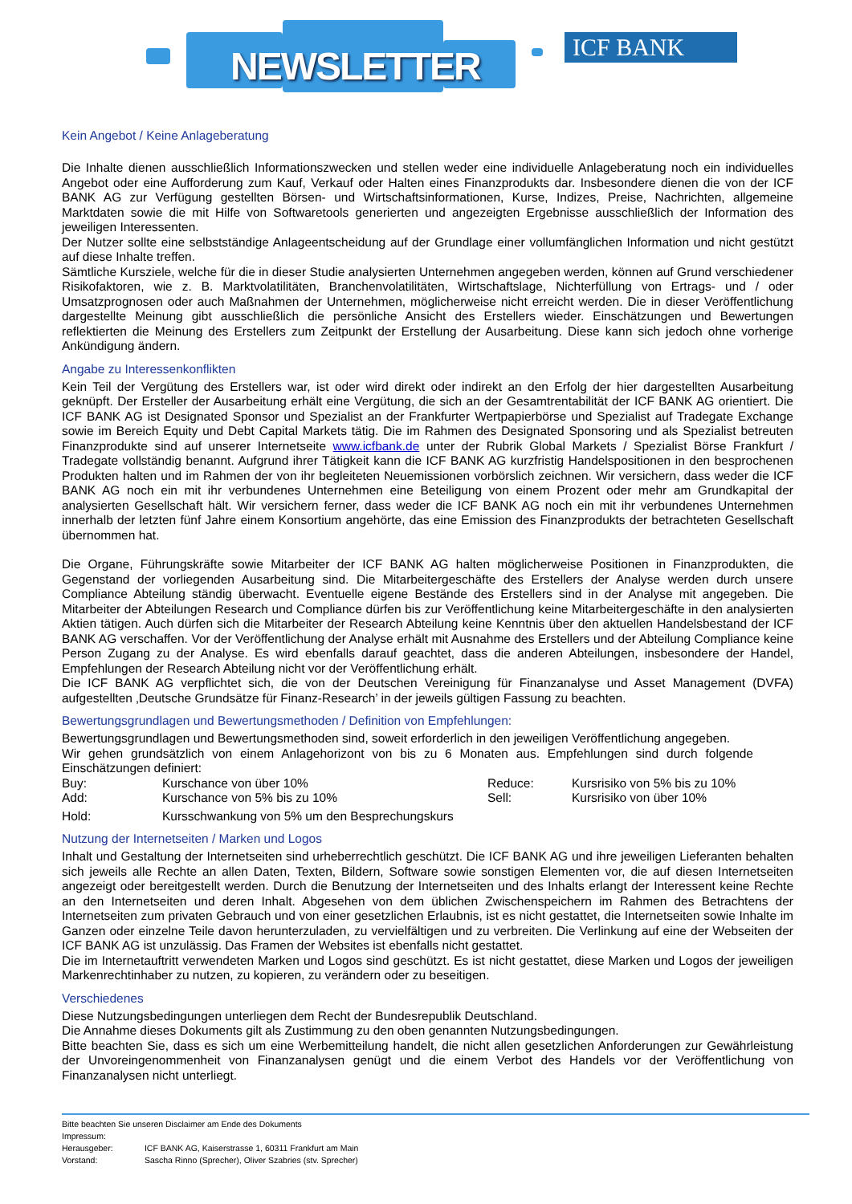NEWSLETTER
ICF BANK
Kein Angebot / Keine Anlageberatung
Die Inhalte dienen ausschließlich Informationszwecken und stellen weder eine individuelle Anlageberatung noch ein individuelles Angebot oder eine Aufforderung zum Kauf, Verkauf oder Halten eines Finanzprodukts dar. Insbesondere dienen die von der ICF BANK AG zur Verfügung gestellten Börsen- und Wirtschaftsinformationen, Kurse, Indizes, Preise, Nachrichten, allgemeine Marktdaten sowie die mit Hilfe von Softwaretools generierten und angezeigten Ergebnisse ausschließlich der Information des jeweiligen Interessenten.
Der Nutzer sollte eine selbstständige Anlageentscheidung auf der Grundlage einer vollumfänglichen Information und nicht gestützt auf diese Inhalte treffen.
Sämtliche Kursziele, welche für die in dieser Studie analysierten Unternehmen angegeben werden, können auf Grund verschiedener Risikofaktoren, wie z. B. Marktvolatilitäten, Branchenvolatilitäten, Wirtschaftslage, Nichterfüllung von Ertrags- und / oder Umsatzprognosen oder auch Maßnahmen der Unternehmen, möglicherweise nicht erreicht werden. Die in dieser Veröffentlichung dargestellte Meinung gibt ausschließlich die persönliche Ansicht des Erstellers wieder. Einschätzungen und Bewertungen reflektierten die Meinung des Erstellers zum Zeitpunkt der Erstellung der Ausarbeitung. Diese kann sich jedoch ohne vorherige Ankündigung ändern.
Angabe zu Interessenkonflikten
Kein Teil der Vergütung des Erstellers war, ist oder wird direkt oder indirekt an den Erfolg der hier dargestellten Ausarbeitung geknüpft. Der Ersteller der Ausarbeitung erhält eine Vergütung, die sich an der Gesamtrentabilität der ICF BANK AG orientiert. Die ICF BANK AG ist Designated Sponsor und Spezialist an der Frankfurter Wertpapierbörse und Spezialist auf Tradegate Exchange sowie im Bereich Equity und Debt Capital Markets tätig. Die im Rahmen des Designated Sponsoring und als Spezialist betreuten Finanzprodukte sind auf unserer Internetseite www.icfbank.de unter der Rubrik Global Markets / Spezialist Börse Frankfurt / Tradegate vollständig benannt. Aufgrund ihrer Tätigkeit kann die ICF BANK AG kurzfristig Handelspositionen in den besprochenen Produkten halten und im Rahmen der von ihr begleiteten Neuemissionen vorbörslich zeichnen. Wir versichern, dass weder die ICF BANK AG noch ein mit ihr verbundenes Unternehmen eine Beteiligung von einem Prozent oder mehr am Grundkapital der analysierten Gesellschaft hält. Wir versichern ferner, dass weder die ICF BANK AG noch ein mit ihr verbundenes Unternehmen innerhalb der letzten fünf Jahre einem Konsortium angehörte, das eine Emission des Finanzprodukts der betrachteten Gesellschaft übernommen hat.
Die Organe, Führungskräfte sowie Mitarbeiter der ICF BANK AG halten möglicherweise Positionen in Finanzprodukten, die Gegenstand der vorliegenden Ausarbeitung sind. Die Mitarbeitergeschäfte des Erstellers der Analyse werden durch unsere Compliance Abteilung ständig überwacht. Eventuelle eigene Bestände des Erstellers sind in der Analyse mit angegeben. Die Mitarbeiter der Abteilungen Research und Compliance dürfen bis zur Veröffentlichung keine Mitarbeitergeschäfte in den analysierten Aktien tätigen. Auch dürfen sich die Mitarbeiter der Research Abteilung keine Kenntnis über den aktuellen Handelsbestand der ICF BANK AG verschaffen. Vor der Veröffentlichung der Analyse erhält mit Ausnahme des Erstellers und der Abteilung Compliance keine Person Zugang zu der Analyse. Es wird ebenfalls darauf geachtet, dass die anderen Abteilungen, insbesondere der Handel, Empfehlungen der Research Abteilung nicht vor der Veröffentlichung erhält.
Die ICF BANK AG verpflichtet sich, die von der Deutschen Vereinigung für Finanzanalyse und Asset Management (DVFA) aufgestellten ‚Deutsche Grundsätze für Finanz-Research’ in der jeweils gültigen Fassung zu beachten.
Bewertungsgrundlagen und Bewertungsmethoden / Definition von Empfehlungen:
Bewertungsgrundlagen und Bewertungsmethoden sind, soweit erforderlich in den jeweiligen Veröffentlichung angegeben.
Wir gehen grundsätzlich von einem Anlagehorizont von bis zu 6 Monaten aus. Empfehlungen sind durch folgende Einschätzungen definiert:
| Buy: | Kurschance von über 10% | Reduce: | Kursrisiko von 5% bis zu 10% |
| Add: | Kurschance von 5% bis zu 10% | Sell: | Kursrisiko von über 10% |
| Hold: | Kursschwankung von 5% um den Besprechungskurs | | |
Nutzung der Internetseiten / Marken und Logos
Inhalt und Gestaltung der Internetseiten sind urheberrechtlich geschützt. Die ICF BANK AG und ihre jeweiligen Lieferanten behalten sich jeweils alle Rechte an allen Daten, Texten, Bildern, Software sowie sonstigen Elementen vor, die auf diesen Internetseiten angezeigt oder bereitgestellt werden. Durch die Benutzung der Internetseiten und des Inhalts erlangt der Interessent keine Rechte an den Internetseiten und deren Inhalt. Abgesehen von dem üblichen Zwischenspeichern im Rahmen des Betrachtens der Internetseiten zum privaten Gebrauch und von einer gesetzlichen Erlaubnis, ist es nicht gestattet, die Internetseiten sowie Inhalte im Ganzen oder einzelne Teile davon herunterzuladen, zu vervielfältigen und zu verbreiten. Die Verlinkung auf eine der Webseiten der ICF BANK AG ist unzulässig. Das Framen der Websites ist ebenfalls nicht gestattet.
Die im Internetauftritt verwendeten Marken und Logos sind geschützt. Es ist nicht gestattet, diese Marken und Logos der jeweiligen Markenrechtinhaber zu nutzen, zu kopieren, zu verändern oder zu beseitigen.
Verschiedenes
Diese Nutzungsbedingungen unterliegen dem Recht der Bundesrepublik Deutschland.
Die Annahme dieses Dokuments gilt als Zustimmung zu den oben genannten Nutzungsbedingungen.
Bitte beachten Sie, dass es sich um eine Werbemitteilung handelt, die nicht allen gesetzlichen Anforderungen zur Gewährleistung der Unvoreingenommenheit von Finanzanalysen genügt und die einem Verbot des Handels vor der Veröffentlichung von Finanzanalysen nicht unterliegt.
Bitte beachten Sie unseren Disclaimer am Ende des Dokuments
Impressum:
Herausgeber: ICF BANK AG, Kaiserstrasse 1, 60311 Frankfurt am Main
Vorstand: Sascha Rinno (Sprecher), Oliver Szabries (stv. Sprecher)